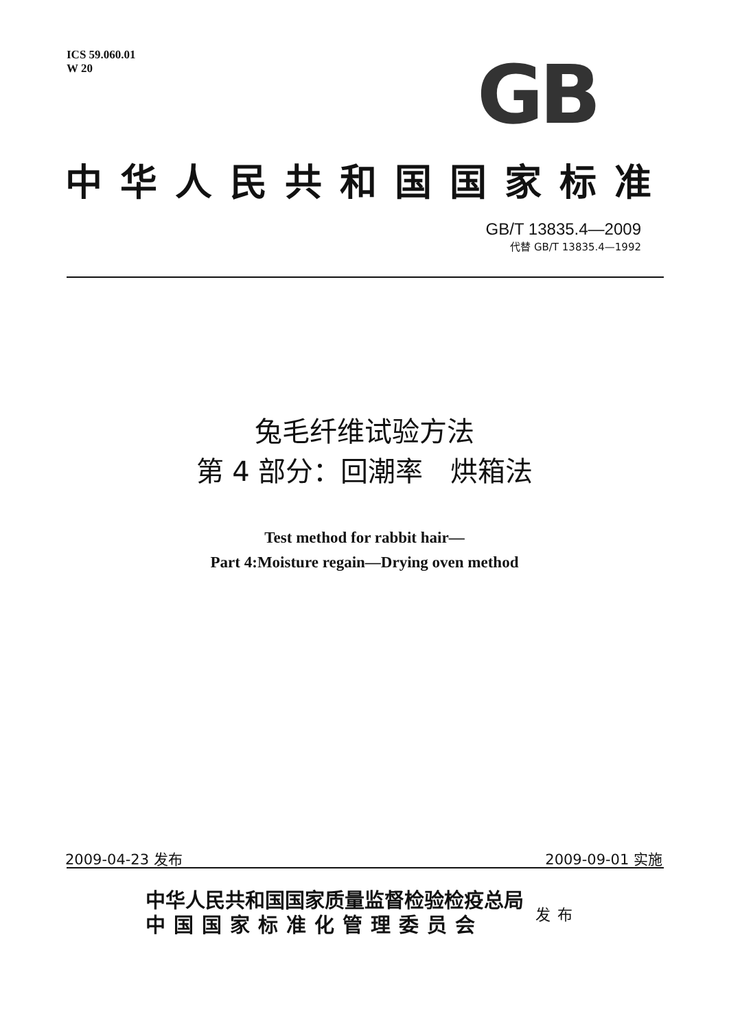ICS 59.060.01
W 20
GB
中华人民共和国国家标准
GB/T 13835.4—2009
代替 GB/T 13835.4—1992
兔毛纤维试验方法
第 4 部分：回潮率　烘箱法
Test method for rabbit hair—
Part 4:Moisture regain—Drying oven method
2009-04-23 发布 2009-09-01 实施
中华人民共和国国家质量监督检验检疫总局
中国国家标准化管理委员会
发布